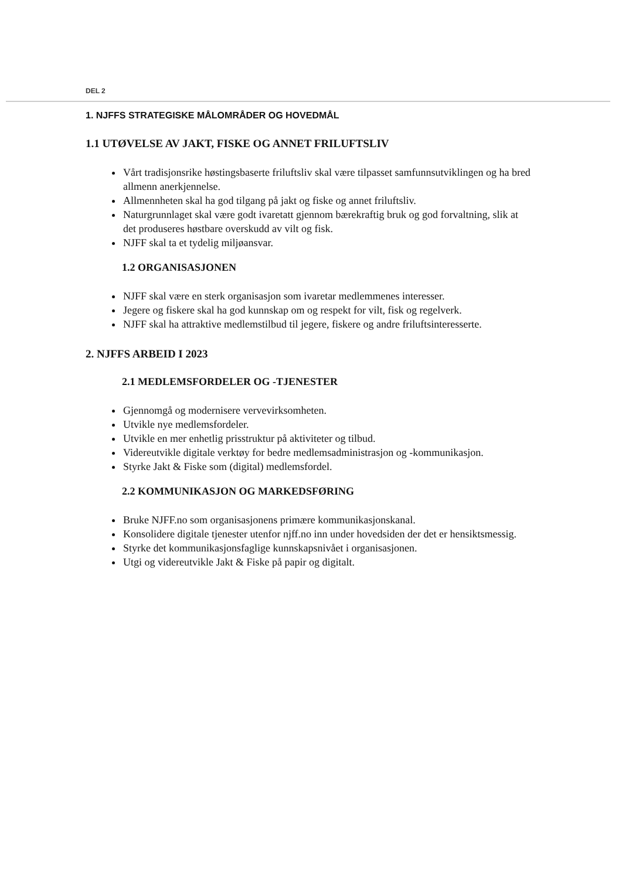DEL 2
1. NJFFS STRATEGISKE MÅLOMRÅDER OG HOVEDMÅL
1.1 UTØVELSE AV JAKT, FISKE OG ANNET FRILUFTSLIV
Vårt tradisjonsrike høstingsbaserte friluftsliv skal være tilpasset samfunnsutviklingen og ha bred allmenn anerkjennelse.
Allmennheten skal ha god tilgang på jakt og fiske og annet friluftsliv.
Naturgrunnlaget skal være godt ivaretatt gjennom bærekraftig bruk og god forvaltning, slik at det produseres høstbare overskudd av vilt og fisk.
NJFF skal ta et tydelig miljøansvar.
1.2 ORGANISASJONEN
NJFF skal være en sterk organisasjon som ivaretar medlemmenes interesser.
Jegere og fiskere skal ha god kunnskap om og respekt for vilt, fisk og regelverk.
NJFF skal ha attraktive medlemstilbud til jegere, fiskere og andre friluftsinteresserte.
2. NJFFS ARBEID I 2023
2.1 MEDLEMSFORDELER OG -TJENESTER
Gjennomgå og modernisere vervevirksomheten.
Utvikle nye medlemsfordeler.
Utvikle en mer enhetlig prisstruktur på aktiviteter og tilbud.
Videreutvikle digitale verktøy for bedre medlemsadministrasjon og -kommunikasjon.
Styrke Jakt & Fiske som (digital) medlemsfordel.
2.2 KOMMUNIKASJON OG MARKEDSFØRING
Bruke NJFF.no som organisasjonens primære kommunikasjonskanal.
Konsolidere digitale tjenester utenfor njff.no inn under hovedsiden der det er hensiktsmessig.
Styrke det kommunikasjonsfaglige kunnskapsnivået i organisasjonen.
Utgi og videreutvikle Jakt & Fiske på papir og digitalt.